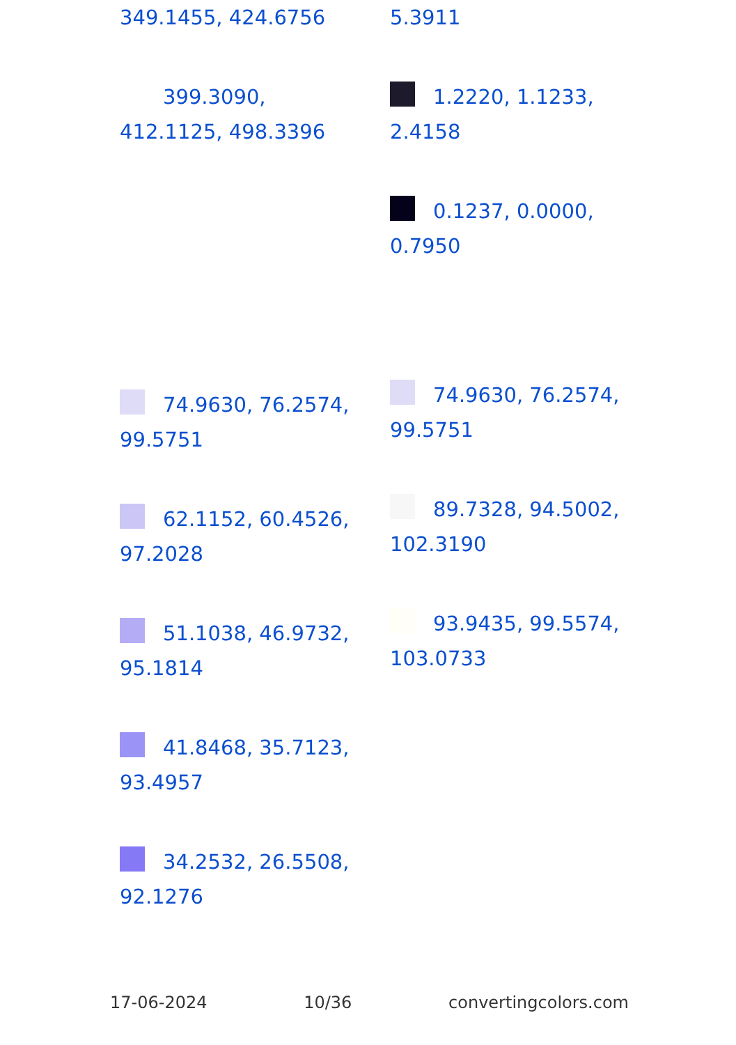349.1455, 424.6756
399.3090, 412.1125, 498.3396
74.9630, 76.2574, 99.5751
62.1152, 60.4526, 97.2028
51.1038, 46.9732, 95.1814
41.8468, 35.7123, 93.4957
34.2532, 26.5508, 92.1276
5.3911
1.2220, 1.1233, 2.4158
0.1237, 0.0000, 0.7950
74.9630, 76.2574, 99.5751
89.7328, 94.5002, 102.3190
93.9435, 99.5574, 103.0733
17-06-2024 10/36 convertingcolors.com